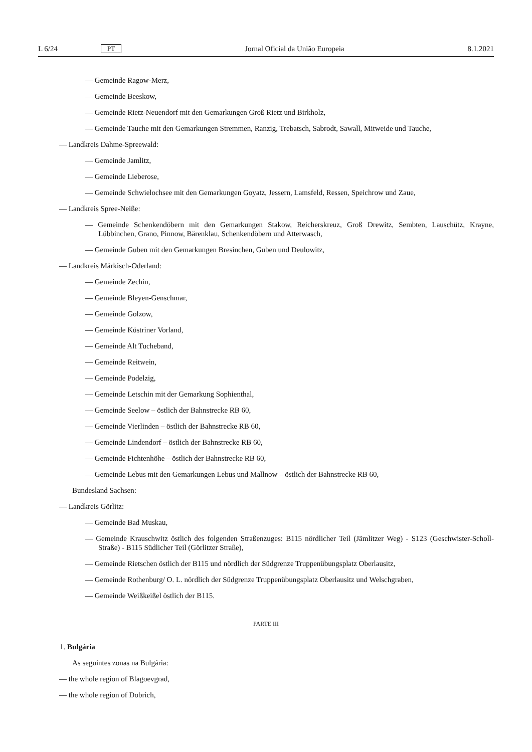L 6/24 PT Jornal Oficial da União Europeia 8.1.2021
— Gemeinde Ragow-Merz,
— Gemeinde Beeskow,
— Gemeinde Rietz-Neuendorf mit den Gemarkungen Groß Rietz und Birkholz,
— Gemeinde Tauche mit den Gemarkungen Stremmen, Ranzig, Trebatsch, Sabrodt, Sawall, Mitweide und Tauche,
— Landkreis Dahme-Spreewald:
— Gemeinde Jamlitz,
— Gemeinde Lieberose,
— Gemeinde Schwielochsee mit den Gemarkungen Goyatz, Jessern, Lamsfeld, Ressen, Speichrow und Zaue,
— Landkreis Spree-Neiße:
— Gemeinde Schenkendöbern mit den Gemarkungen Stakow, Reicherskreuz, Groß Drewitz, Sembten, Lauschütz, Krayne, Lübbinchen, Grano, Pinnow, Bärenklau, Schenkendöbern und Atterwasch,
— Gemeinde Guben mit den Gemarkungen Bresinchen, Guben und Deulowitz,
— Landkreis Märkisch-Oderland:
— Gemeinde Zechin,
— Gemeinde Bleyen-Genschmar,
— Gemeinde Golzow,
— Gemeinde Küstriner Vorland,
— Gemeinde Alt Tucheband,
— Gemeinde Reitwein,
— Gemeinde Podelzig,
— Gemeinde Letschin mit der Gemarkung Sophienthal,
— Gemeinde Seelow – östlich der Bahnstrecke RB 60,
— Gemeinde Vierlinden – östlich der Bahnstrecke RB 60,
— Gemeinde Lindendorf – östlich der Bahnstrecke RB 60,
— Gemeinde Fichtenhöhe – östlich der Bahnstrecke RB 60,
— Gemeinde Lebus mit den Gemarkungen Lebus und Mallnow – östlich der Bahnstrecke RB 60,
Bundesland Sachsen:
— Landkreis Görlitz:
— Gemeinde Bad Muskau,
— Gemeinde Krauschwitz östlich des folgenden Straßenzuges: B115 nördlicher Teil (Jämlitzer Weg) - S123 (Geschwister-Scholl-Straße) - B115 Südlicher Teil (Görlitzer Straße),
— Gemeinde Rietschen östlich der B115 und nördlich der Südgrenze Truppenübungsplatz Oberlausitz,
— Gemeinde Rothenburg/ O. L. nördlich der Südgrenze Truppenübungsplatz Oberlausitz und Welschgraben,
— Gemeinde Weißkeißel östlich der B115.
PARTE III
1. Bulgária
As seguintes zonas na Bulgária:
— the whole region of Blagoevgrad,
— the whole region of Dobrich,